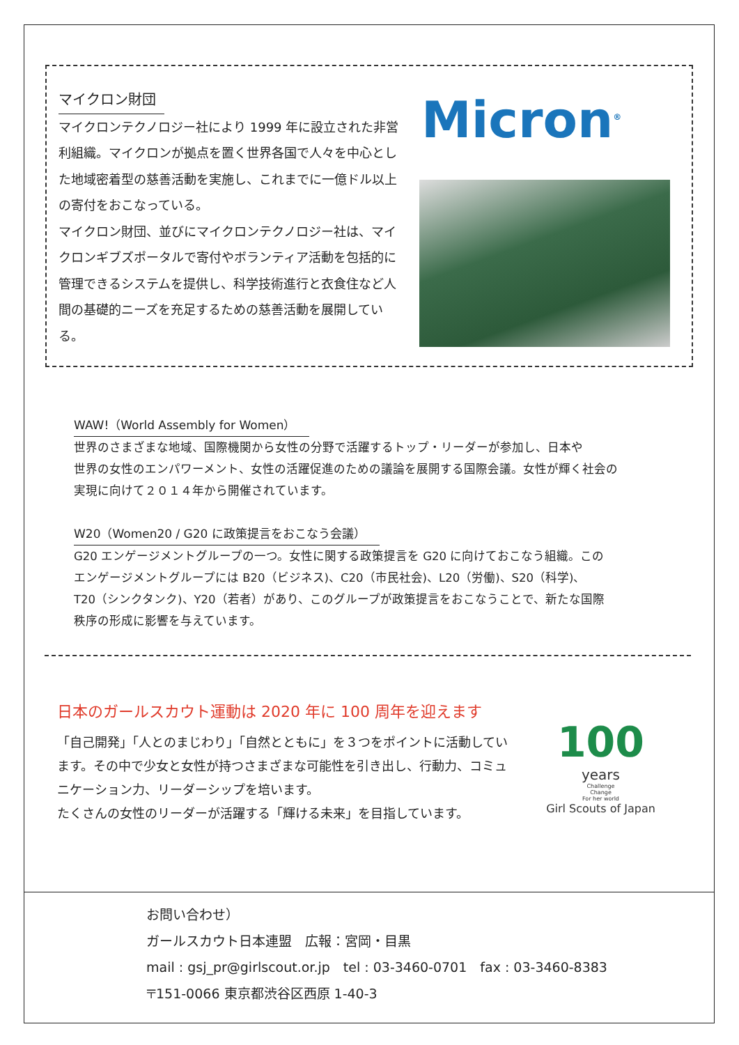マイクロン財団
マイクロンテクノロジー社により 1999 年に設立された非営利組織。マイクロンが拠点を置く世界各国で人々を中心とした地域密着型の慈善活動を実施し、これまでに一億ドル以上の寄付をおこなっている。
マイクロン財団、並びにマイクロンテクノロジー社は、マイクロンギブズポータルで寄付やボランティア活動を包括的に管理できるシステムを提供し、科学技術進行と衣食住など人間の基礎的ニーズを充足するための慈善活動を展開している。
Micron<sup>®</sup>
WAW!（World Assembly for Women）
世界のさまざまな地域、国際機関から女性の分野で活躍するトップ・リーダーが参加し、日本や
世界の女性のエンパワーメント、女性の活躍促進のための議論を展開する国際会議。女性が輝く社会の
実現に向けて２０１４年から開催されています。
W20（Women20 / G20 に政策提言をおこなう会議）
G20 エンゲージメントグループの一つ。女性に関する政策提言を G20 に向けておこなう組織。この
エンゲージメントグループには B20（ビジネス)、C20（市民社会)、L20（労働)、S20（科学)、
T20（シンクタンク)、Y20（若者）があり、このグループが政策提言をおこなうことで、新たな国際
秩序の形成に影響を与えています。
日本のガールスカウト運動は 2020 年に 100 周年を迎えます
「自己開発」「人とのまじわり」「自然とともに」を３つをポイントに活動しています。その中で少女と女性が持つさまざまな可能性を引き出し、行動力、コミュニケーション力、リーダーシップを培います。
たくさんの女性のリーダーが活躍する「輝ける未来」を目指しています。
100
years
Challenge
Change
For her world
Girl Scouts of Japan
お問い合わせ）
ガールスカウト日本連盟　広報：宮岡・目黒
mail : gsj_pr@girlscout.or.jp　tel : 03-3460-0701　fax : 03-3460-8383
〒151-0066 東京都渋谷区西原 1-40-3